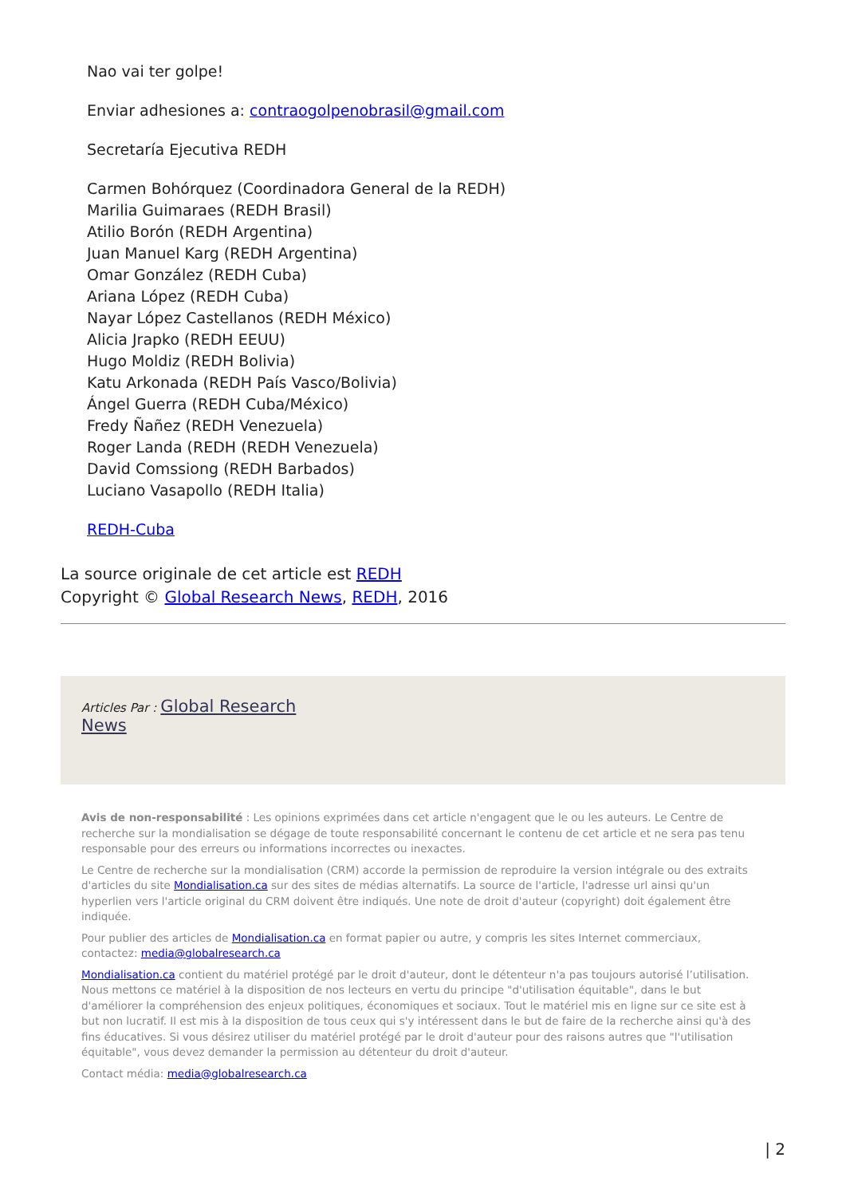Nao vai ter golpe!
Enviar adhesiones a: contraogolpenobrasil@gmail.com
Secretaría Ejecutiva REDH
Carmen Bohórquez (Coordinadora General de la REDH)
Marilia Guimaraes (REDH Brasil)
Atilio Borón (REDH Argentina)
Juan Manuel Karg (REDH Argentina)
Omar González (REDH Cuba)
Ariana López (REDH Cuba)
Nayar López Castellanos (REDH México)
Alicia Jrapko (REDH EEUU)
Hugo Moldiz (REDH Bolivia)
Katu Arkonada (REDH País Vasco/Bolivia)
Ángel Guerra (REDH Cuba/México)
Fredy Ñañez (REDH Venezuela)
Roger Landa (REDH (REDH Venezuela)
David Comssiong (REDH Barbados)
Luciano Vasapollo (REDH Italia)
REDH-Cuba
La source originale de cet article est REDH
Copyright © Global Research News, REDH, 2016
Articles Par : Global Research
News
Avis de non-responsabilité : Les opinions exprimées dans cet article n'engagent que le ou les auteurs. Le Centre de recherche sur la mondialisation se dégage de toute responsabilité concernant le contenu de cet article et ne sera pas tenu responsable pour des erreurs ou informations incorrectes ou inexactes.
Le Centre de recherche sur la mondialisation (CRM) accorde la permission de reproduire la version intégrale ou des extraits d'articles du site Mondialisation.ca sur des sites de médias alternatifs. La source de l'article, l'adresse url ainsi qu'un hyperlien vers l'article original du CRM doivent être indiqués. Une note de droit d'auteur (copyright) doit également être indiquée.
Pour publier des articles de Mondialisation.ca en format papier ou autre, y compris les sites Internet commerciaux, contactez: media@globalresearch.ca
Mondialisation.ca contient du matériel protégé par le droit d'auteur, dont le détenteur n'a pas toujours autorisé l’utilisation. Nous mettons ce matériel à la disposition de nos lecteurs en vertu du principe "d'utilisation équitable", dans le but d'améliorer la compréhension des enjeux politiques, économiques et sociaux. Tout le matériel mis en ligne sur ce site est à but non lucratif. Il est mis à la disposition de tous ceux qui s'y intéressent dans le but de faire de la recherche ainsi qu'à des fins éducatives. Si vous désirez utiliser du matériel protégé par le droit d'auteur pour des raisons autres que "l'utilisation équitable", vous devez demander la permission au détenteur du droit d'auteur.
Contact média: media@globalresearch.ca
| 2